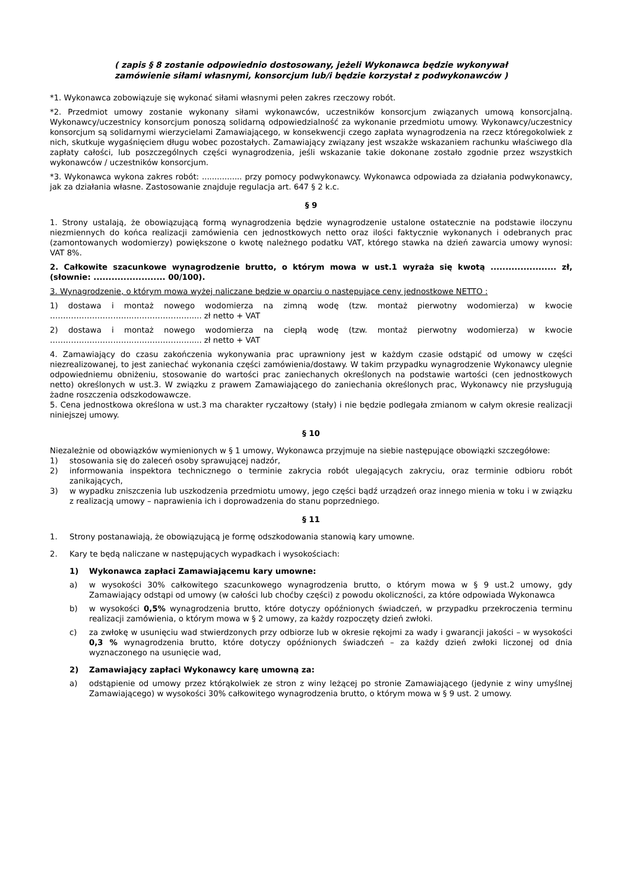( zapis § 8 zostanie odpowiednio dostosowany, jeżeli Wykonawca będzie wykonywał
zamówienie siłami własnymi, konsorcjum lub/i będzie korzystał z podwykonawców )
*1. Wykonawca zobowiązuje się wykonać siłami własnymi pełen zakres rzeczowy robót.
*2. Przedmiot umowy zostanie wykonany siłami wykonawców, uczestników konsorcjum związanych umową konsorcjalną. Wykonawcy/uczestnicy konsorcjum ponoszą solidarną odpowiedzialność za wykonanie przedmiotu umowy. Wykonawcy/uczestnicy konsorcjum są solidarnymi wierzycielami Zamawiającego, w konsekwencji czego zapłata wynagrodzenia na rzecz któregokolwiek z nich, skutkuje wygaśnięciem długu wobec pozostałych. Zamawiający związany jest wszakże wskazaniem rachunku właściwego dla zapłaty całości, lub poszczególnych części wynagrodzenia, jeśli wskazanie takie dokonane zostało zgodnie przez wszystkich wykonawców / uczestników konsorcjum.
*3. Wykonawca wykona zakres robót: ................ przy pomocy podwykonawcy. Wykonawca odpowiada za działania podwykonawcy, jak za działania własne. Zastosowanie znajduje regulacja art. 647 § 2 k.c.
§ 9
1. Strony ustalają, że obowiązującą formą wynagrodzenia będzie wynagrodzenie ustalone ostatecznie na podstawie iloczynu niezmiennych do końca realizacji zamówienia cen jednostkowych netto oraz ilości faktycznie wykonanych i odebranych prac (zamontowanych wodomierzy) powiększone o kwotę należnego podatku VAT, którego stawka na dzień zawarcia umowy wynosi: VAT 8%.
2. Całkowite szacunkowe wynagrodzenie brutto, o którym mowa w ust.1 wyraża się kwotą ...................... zł, (słownie: ........................ 00/100).
3. Wynagrodzenie, o którym mowa wyżej naliczane będzie w oparciu o następujące ceny jednostkowe NETTO :
1) dostawa i montaż nowego wodomierza na zimną wodę (tzw. montaż pierwotny wodomierza) w kwocie …………………………..…………………..... zł netto + VAT
2) dostawa i montaż nowego wodomierza na ciepłą wodę (tzw. montaż pierwotny wodomierza) w kwocie …………………………..…………………..... zł netto + VAT
4. Zamawiający do czasu zakończenia wykonywania prac uprawniony jest w każdym czasie odstąpić od umowy w części niezrealizowanej, to jest zaniechać wykonania części zamówienia/dostawy. W takim przypadku wynagrodzenie Wykonawcy ulegnie odpowiedniemu obniżeniu, stosowanie do wartości prac zaniechanych określonych na podstawie wartości (cen jednostkowych netto) określonych w ust.3. W związku z prawem Zamawiającego do zaniechania określonych prac, Wykonawcy nie przysługują żadne roszczenia odszkodowawcze.
5. Cena jednostkowa określona w ust.3 ma charakter ryczałtowy (stały) i nie będzie podlegała zmianom w całym okresie realizacji niniejszej umowy.
§ 10
Niezależnie od obowiązków wymienionych w § 1 umowy, Wykonawca przyjmuje na siebie następujące obowiązki szczegółowe:
1) stosowania się do zaleceń osoby sprawującej nadzór,
2) informowania inspektora technicznego o terminie zakrycia robót ulegających zakryciu, oraz terminie odbioru robót zanikających,
3) w wypadku zniszczenia lub uszkodzenia przedmiotu umowy, jego części bądź urządzeń oraz innego mienia w toku i w związku z realizacją umowy – naprawienia ich i doprowadzenia do stanu poprzedniego.
§ 11
1. Strony postanawiają, że obowiązującą je formę odszkodowania stanowią kary umowne.
2. Kary te będą naliczane w następujących wypadkach i wysokościach:
1) Wykonawca zapłaci Zamawiającemu kary umowne:
a) w wysokości 30% całkowitego szacunkowego wynagrodzenia brutto, o którym mowa w § 9 ust.2 umowy, gdy Zamawiający odstąpi od umowy (w całości lub choćby części) z powodu okoliczności, za które odpowiada Wykonawca
b) w wysokości 0,5% wynagrodzenia brutto, które dotyczy opóźnionych świadczeń, w przypadku przekroczenia terminu realizacji zamówienia, o którym mowa w § 2 umowy, za każdy rozpoczęty dzień zwłoki.
c) za zwłokę w usunięciu wad stwierdzonych przy odbiorze lub w okresie rękojmi za wady i gwarancji jakości – w wysokości 0,3 % wynagrodzenia brutto, które dotyczy opóźnionych świadczeń – za każdy dzień zwłoki liczonej od dnia wyznaczonego na usunięcie wad,
2) Zamawiający zapłaci Wykonawcy karę umowną za:
a) odstąpienie od umowy przez którąkolwiek ze stron z winy leżącej po stronie Zamawiającego (jedynie z winy umyślnej Zamawiającego) w wysokości 30% całkowitego wynagrodzenia brutto, o którym mowa w § 9 ust. 2 umowy.